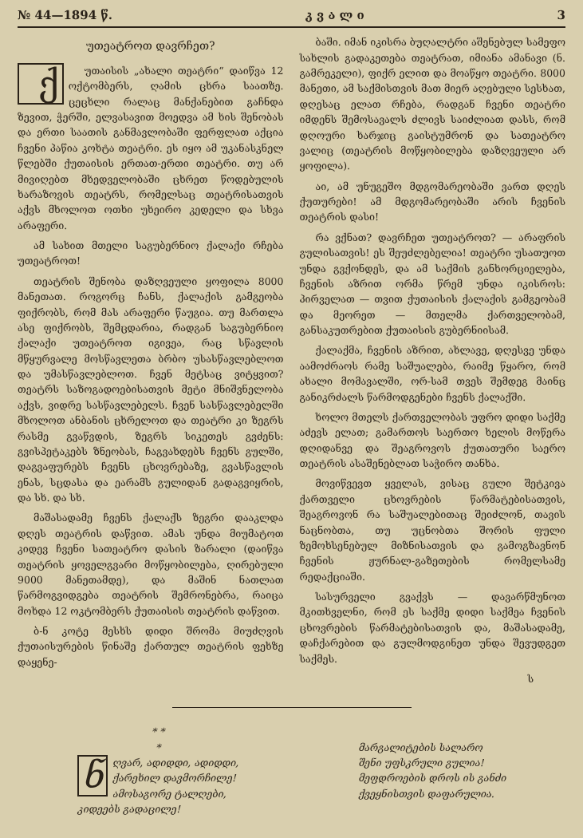№ 44—1894 წ. კ ვ ა ლ ი 3
უთეატროთ დავრჩეთ?
ქუთაისის „ახალი თეატრი“ დაიწვა 12 ოქტომბერს, ღამის ცხრა საათზე. ცეცხლი რალაც მანქანებით გაჩნდა ზევით, ჭერში, ელვასავით მოედვა ამ ხის შენობას და ერთი საათის განმავლობაში ფერფლათ აქცია ჩვენი პაწია კოხტა თეატრი. ეს იყო ამ უკანასკნელ წლებში ქუთაისის ერთათ-ერთი თეატრი. თუ არ მივიღებთ მხედველობაში ცხრეთ წოდებულის ხარაზოვის თეატრს, რომელსაც თეატრისათვის აქვს მხოლოთ ოთხი უხეირო კედელი და სხვა არაფერი.
ამ სახით მთელი საგუბერნიო ქალაქი რჩება უთეატროთ!
თეატრის შენობა დაზღვეული ყოფილა 8000 მანეთათ. როგორც ჩანს, ქალაქის გამგეობა ფიქრობს, რომ მას არაფერი წაუგია. თუ მართლა ასე ფიქრობს, შემცდარია, რადგან საგუბერნიო ქალაქი უთეატროთ იგივეა, რაც სწავლის მწყურვალე მოსწავლეთა ბრბო უსასწავლებლოთ და უმასწავლებლოთ. ჩვენ მეტსაც ვიტყვით? თეატრს საზოგადოებისათვის მეტი მნიშვნელობა აქვს, ვიდრე სასწავლებელს. ჩვენ სასწავლებელში მხოლოთ ანბანის ცხრელოთ და თეატრი კი ზეგრს რასმე გვაწვდის, ზეგრს სიკეთეს გვძენს: გვისპეტაკებს ზნეობას, ჩაგვახდებს ჩვენს გულში, დაგვაფურებს ჩვენს ცხოვრებაზე, გვასწავლის ენას, სცდასა და ეარამს გულიდან გადაგვიყრის, და სხ. და სხ.
მაშასადამე ჩვენს ქალაქს ზეგრი დააკლდა დღეს თეატრის დაწვით. ამას უნდა მიუმატოთ კიდევ ჩვენი სათეატრო დასის ზარალი (დაიწვა თეატრის ყოველგვარი მოწყობილება, ღირებული 9000 მანეთამდე), და მაშინ ნათლათ წარმოგვიდგება თეატრის შემრონებრა, რაიცა მოხდა 12 ოკტომბერს ქუთაისის თეატრის დაწვით.
ბ-ნ კოტე მესხს დიდი შრომა მიუძღვის ქუთაისურების წინაშე ქართულ თეატრის ფეხზე დაყენე-
ბაში. იმან იკისრა ბუღალტრი აშენებულ სამეფო სახლის გადაკეთება თეატრათ, იმიანა ამანავი (ნ. გამრეკელი), ფიქრ ელით და მოაწყო თეატრი. 8000 მანეთი, ამ საქმისთვის მათ მიერ აღებული სესხათ, დღესაც ელათ რჩება, რადგან ჩვენი თეატრი იმდენს შემოსავალს ძლივს საიძლიათ დასს, რომ დღოური ხარჯიც გაისტუმრონ და სათეატრო ვალიც (თეატრის მოწყობილება დაზღვეული არ ყოფილა).
აი, ამ უნუგეშო მდგომარეობაში ვართ დღეს ქუთურები! ამ მდგომარეობაში არის ჩვენის თეატრის დასი!
რა ვქნათ? დავრჩეთ უთეატროთ? — არაფრის გულისათვის! ეს შეუძლებელია! თეატრი უსათუოთ უნდა გვქონდეს, და ამ საქმის განხორციელება, ჩვენის აზრით ორმა წრემ უნდა იკისროს: პირველათ — თვით ქუთაისის ქალაქის გამგეობამ და მეორეთ — მთელმა ქართველობამ, განსაკუთრებით ქუთაისის გუბერნიისამ.
ქალაქმა, ჩვენის აზრით, ახლავე, დღესვე უნდა აამოძრაოს რამე საშუალება, რაიმე წყარო, რომ ახალი მომავალში, ორ-სამ თვეს შემდეგ მაინც განიკრძალს წარმოდგენები ჩვენს ქალაქში.
ხოლო მთელს ქართველობას უფრო დიდი საქმე აძევს ელათ; გამართოს საერთო ხელის მოწერა დღიდანვე და შეაგროვოს ქუთათური საერო თეატრის ასაშენებლათ საჭირო თანხა.
მოვიწვევთ ყველას, ვისაც გული შეტკივა ქართველი ცხოვრების წარმატებისათვის, შეაგროვონ რა საშუალებითაც შეიძლონ, თავის ნაცნობთა, თუ უცნობთა შორის ფული ზემოხსენებულ მიზნისათვის და გამოგზავნონ ჩვენის ჟურნალ-გაზეთების რომელსამე რედაქციაში.
სასურველი გვაქვს — დავარწმუნოთ მკითხველნი, რომ ეს საქმე დიდი საქმეა ჩვენის ცხოვრების წარმატებისათვის და, მაშასადამე, დაჩქარებით და გულმოდგინეთ უნდა შევუდგეთ საქმეს.
ს
* *
*
ნღვარ, ადიდდი, ადიდდი,
ქარეხილ დავმორჩილე!
ამოსაგორე ტალღები,
კიდეებს გადაცილე!
მარგალიტების სალარო
შენი უფსკრული გულია!
მეფდროების დროს ის განძი
ქვეყნისთვის დაფარულია.